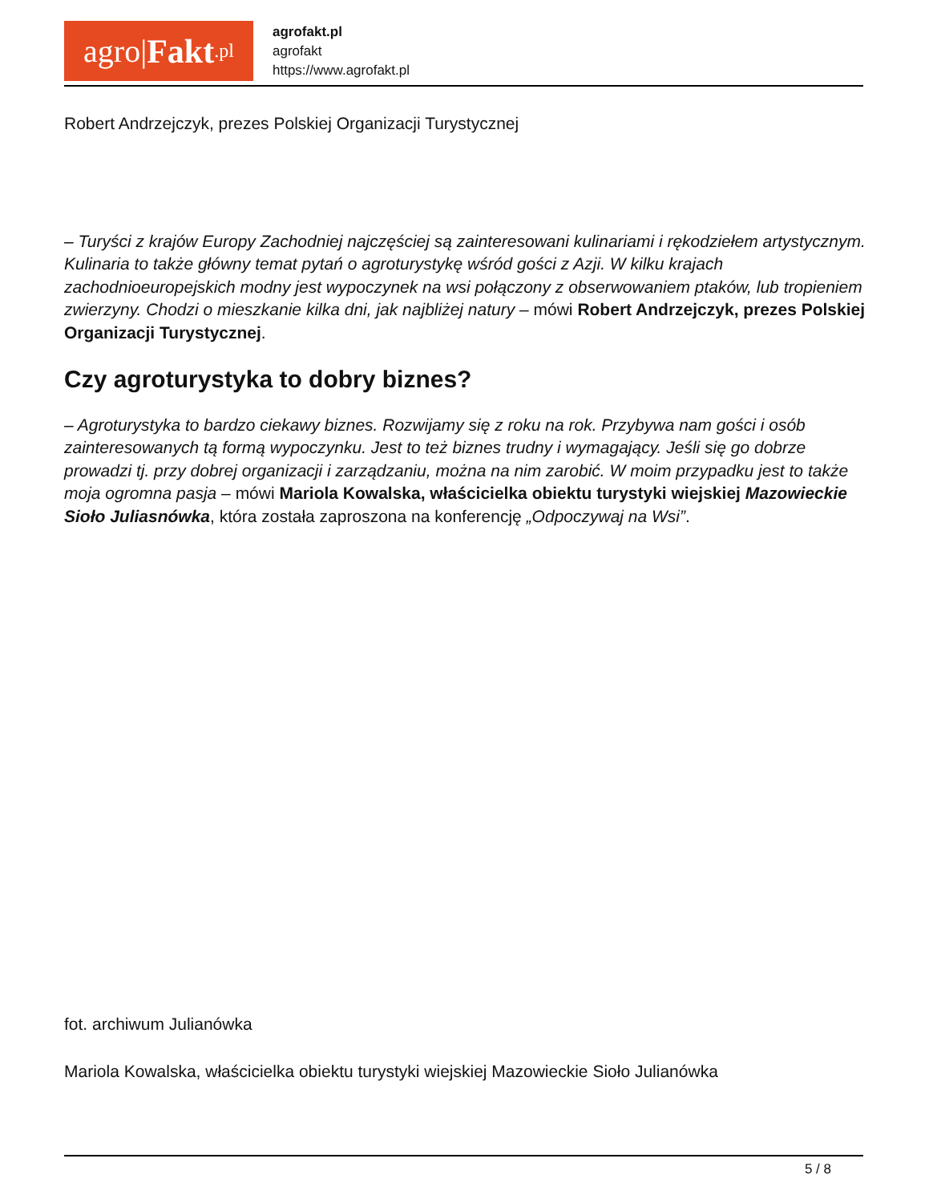agro| Fakt.pl
agrofakt.pl
agrofakt
https://www.agrofakt.pl
Robert Andrzejczyk, prezes Polskiej Organizacji Turystycznej
– Turyści z krajów Europy Zachodniej najczęściej są zainteresowani kulinariami i rękodziełem artystycznym. Kulinaria to także główny temat pytań o agroturystykę wśród gości z Azji. W kilku krajach zachodnioeuropejskich modny jest wypoczynek na wsi połączony z obserwowaniem ptaków, lub tropieniem zwierzyny. Chodzi o mieszkanie kilka dni, jak najbliżej natury – mówi Robert Andrzejczyk, prezes Polskiej Organizacji Turystycznej.
Czy agroturystyka to dobry biznes?
– Agroturystyka to bardzo ciekawy biznes. Rozwijamy się z roku na rok. Przybywa nam gości i osób zainteresowanych tą formą wypoczynku. Jest to też biznes trudny i wymagający. Jeśli się go dobrze prowadzi tj. przy dobrej organizacji i zarządzaniu, można na nim zarobić. W moim przypadku jest to także moja ogromna pasja – mówi Mariola Kowalska, właścicielka obiektu turystyki wiejskiej Mazowieckie Sioło Juliasnówka, która została zaproszona na konferencję „Odpoczywaj na Wsi”.
fot. archiwum Julianówka
Mariola Kowalska, właścicielka obiektu turystyki wiejskiej Mazowieckie Sioło Julianówka
5 / 8